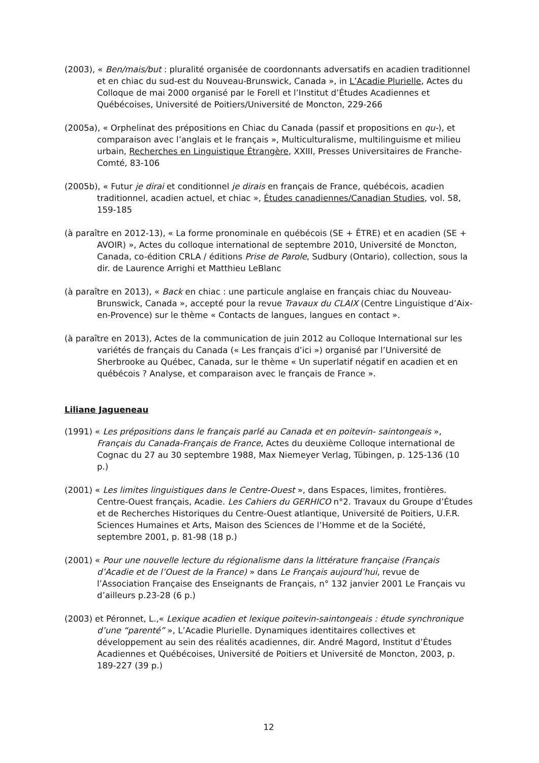(2003), « Ben/mais/but : pluralité organisée de coordonnants adversatifs en acadien traditionnel et en chiac du sud-est du Nouveau-Brunswick, Canada », in L’Acadie Plurielle, Actes du Colloque de mai 2000 organisé par le Forell et l’Institut d’Études Acadiennes et Québécoises, Université de Poitiers/Université de Moncton, 229-266
(2005a), « Orphelinat des prépositions en Chiac du Canada (passif et propositions en qu-), et comparaison avec l’anglais et le français », Multiculturalisme, multilinguisme et milieu urbain, Recherches en Linguistique Étrangère, XXIII, Presses Universitaires de Franche-Comté, 83-106
(2005b), « Futur je dirai et conditionnel je dirais en français de France, québécois, acadien traditionnel, acadien actuel, et chiac », Études canadiennes/Canadian Studies, vol. 58, 159-185
(à paraître en 2012-13), « La forme pronominale en québécois (SE + ÊTRE) et en acadien (SE + AVOIR) », Actes du colloque international de septembre 2010, Université de Moncton, Canada, co-édition CRLA / éditions Prise de Parole, Sudbury (Ontario), collection, sous la dir. de Laurence Arrighi et Matthieu LeBlanc
(à paraître en 2013), « Back en chiac : une particule anglaise en français chiac du Nouveau-Brunswick, Canada », accepté pour la revue Travaux du CLAIX (Centre Linguistique d’Aix-en-Provence) sur le thème « Contacts de langues, langues en contact ».
(à paraître en 2013), Actes de la communication de juin 2012 au Colloque International sur les variétés de français du Canada (« Les français d’ici ») organisé par l’Université de Sherbrooke au Québec, Canada, sur le thème « Un superlatif négatif en acadien et en québécois ? Analyse, et comparaison avec le français de France ».
Liliane Jagueneau
(1991) « Les prépositions dans le français parlé au Canada et en poitevin- saintongeais », Français du Canada-Français de France, Actes du deuxième Colloque international de Cognac du 27 au 30 septembre 1988, Max Niemeyer Verlag, Tübingen, p. 125-136 (10 p.)
(2001) « Les limites linguistiques dans le Centre-Ouest », dans Espaces, limites, frontières. Centre-Ouest français, Acadie. Les Cahiers du GERHICO n°2. Travaux du Groupe d’Études et de Recherches Historiques du Centre-Ouest atlantique, Université de Poitiers, U.F.R. Sciences Humaines et Arts, Maison des Sciences de l’Homme et de la Société, septembre 2001, p. 81-98 (18 p.)
(2001) « Pour une nouvelle lecture du régionalisme dans la littérature française (Français d’Acadie et de l’Ouest de la France) » dans Le Français aujourd’hui, revue de l’Association Française des Enseignants de Français, n° 132 janvier 2001 Le Français vu d’ailleurs p.23-28 (6 p.)
(2003) et Péronnet, L.,« Lexique acadien et lexique poitevin-saintongeais : étude synchronique d’une “parenté” », L’Acadie Plurielle. Dynamiques identitaires collectives et développement au sein des réalités acadiennes, dir. André Magord, Institut d’Études Acadiennes et Québécoises, Université de Poitiers et Université de Moncton, 2003, p. 189-227 (39 p.)
12